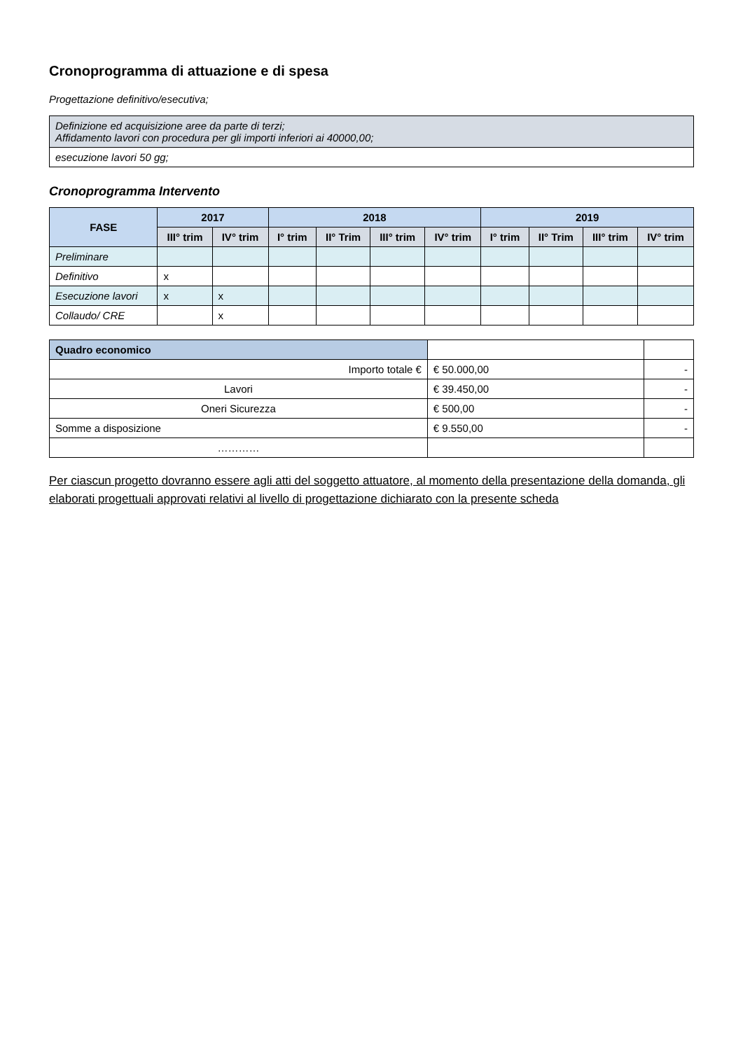Cronoprogramma di attuazione e di spesa
Progettazione definitivo/esecutiva;
| Definizione ed acquisizione aree da parte di terzi; Affidamento lavori con procedura per gli importi inferiori ai 40000,00; |
| esecuzione lavori 50 gg; |
Cronoprogramma Intervento
| FASE | 2017 | | 2018 | | | | 2019 | | | |
| --- | --- | --- | --- | --- | --- | --- | --- | --- | --- | --- |
| | III° trim | IV° trim | I° trim | II° Trim | III° trim | IV° trim | I° trim | II° Trim | III° trim | IV° trim |
| Preliminare | | | | | | | | | | |
| Definitivo | x | | | | | | | | | |
| Esecuzione lavori | x | x | | | | | | | | |
| Collaudo/ CRE | | x | | | | | | | | |
| Quadro economico | | |
| Importo totale € | € 50.000,00 | - |
| Lavori | € 39.450,00 | - |
| Oneri Sicurezza | € 500,00 | - |
| Somme a disposizione | € 9.550,00 | - |
| ………… | | |
Per ciascun progetto dovranno essere agli atti del soggetto attuatore, al momento della presentazione della domanda, gli elaborati progettuali approvati relativi al livello di progettazione dichiarato con la presente scheda